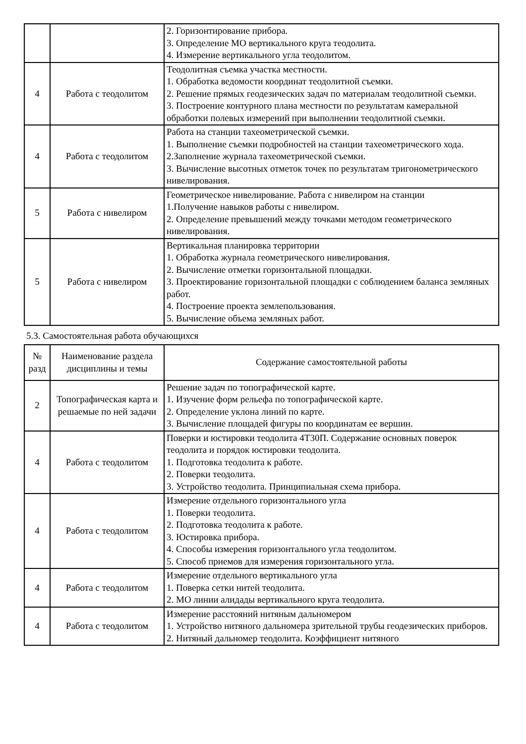| | | 2. Горизонтирование прибора. 3. Определение МО вертикального круга теодолита. 4. Измерение вертикального угла теодолитом. |
| 4 | Работа с теодолитом | Теодолитная съемка участка местности. 1. Обработка ведомости координат теодолитной съемки. 2. Решение прямых геодезических задач по материалам теодолитной съемки. 3. Построение контурного плана местности по результатам камеральной обработки полевых измерений при выполнении теодолитной съемки. |
| 4 | Работа с теодолитом | Работа на станции тахеометрической съемки. 1. Выполнение съемки подробностей на станции тахеометрического хода. 2.Заполнение журнала тахеометрической съемки. 3. Вычисление высотных отметок точек по результатам тригонометрического нивелирования. |
| 5 | Работа с нивелиром | Геометрическое нивелирование. Работа с нивелиром на станции 1.Получение навыков работы с нивелиром. 2. Определение превышений между точками методом геометрического нивелирования. |
| 5 | Работа с нивелиром | Вертикальная планировка территории 1. Обработка журнала геометрического нивелирования. 2. Вычисление отметки горизонтальной площадки. 3. Проектирование горизонтальной площадки с соблюдением баланса земляных работ. 4. Построение проекта землепользования. 5. Вычисление объема земляных работ. |
5.3. Самостоятельная работа обучающихся
| № разд | Наименование раздела дисциплины и темы | Содержание самостоятельной работы |
| --- | --- | --- |
| 2 | Топографическая карта и решаемые по ней задачи | Решение задач по топографической карте. 1. Изучение форм рельефа по топографической карте. 2. Определение уклона линий по карте. 3. Вычисление площадей фигуры по координатам ее вершин. |
| 4 | Работа с теодолитом | Поверки и юстировки теодолита 4Т30П. Содержание основных поверок теодолита и порядок юстировки теодолита. 1. Подготовка теодолита к работе. 2. Поверки теодолита. 3. Устройство теодолита. Принципиальная схема прибора. |
| 4 | Работа с теодолитом | Измерение отдельного горизонтального угла 1. Поверки теодолита. 2. Подготовка теодолита к работе. 3. Юстировка прибора. 4. Способы измерения горизонтального угла теодолитом. 5. Способ приемов для измерения горизонтального угла. |
| 4 | Работа с теодолитом | Измерение отдельного вертикального угла 1. Поверка сетки нитей теодолита. 2. МО линии алидады вертикального круга теодолита. |
| 4 | Работа с теодолитом | Измерение расстояний нитяным дальномером 1. Устройство нитяного дальномера зрительной трубы геодезических приборов. 2. Нитяный дальномер теодолита. Коэффициент нитяного |